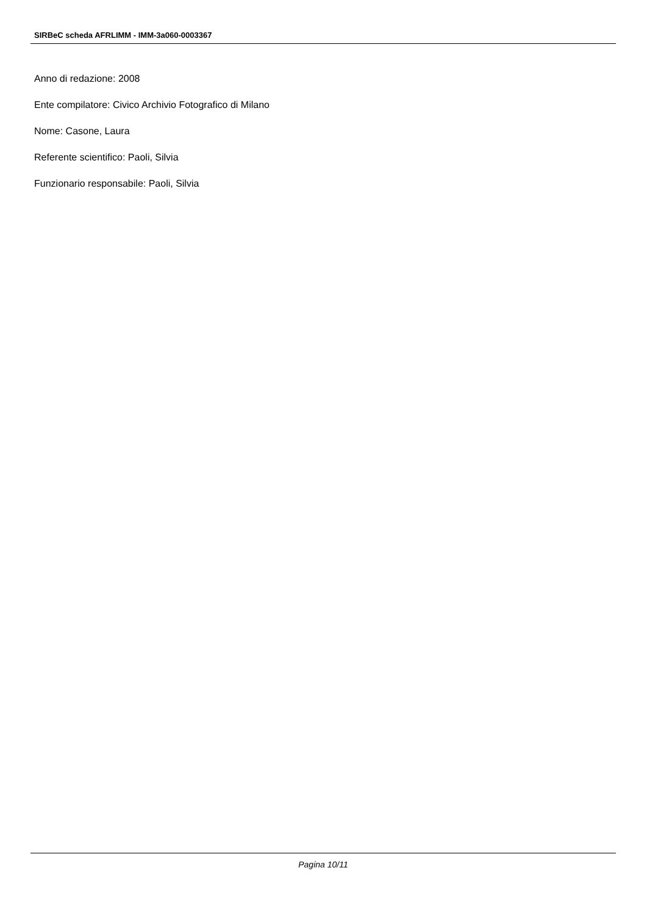SIRBeC scheda AFRLIMM - IMM-3a060-0003367
Anno di redazione: 2008
Ente compilatore: Civico Archivio Fotografico di Milano
Nome: Casone, Laura
Referente scientifico: Paoli, Silvia
Funzionario responsabile: Paoli, Silvia
Pagina 10/11